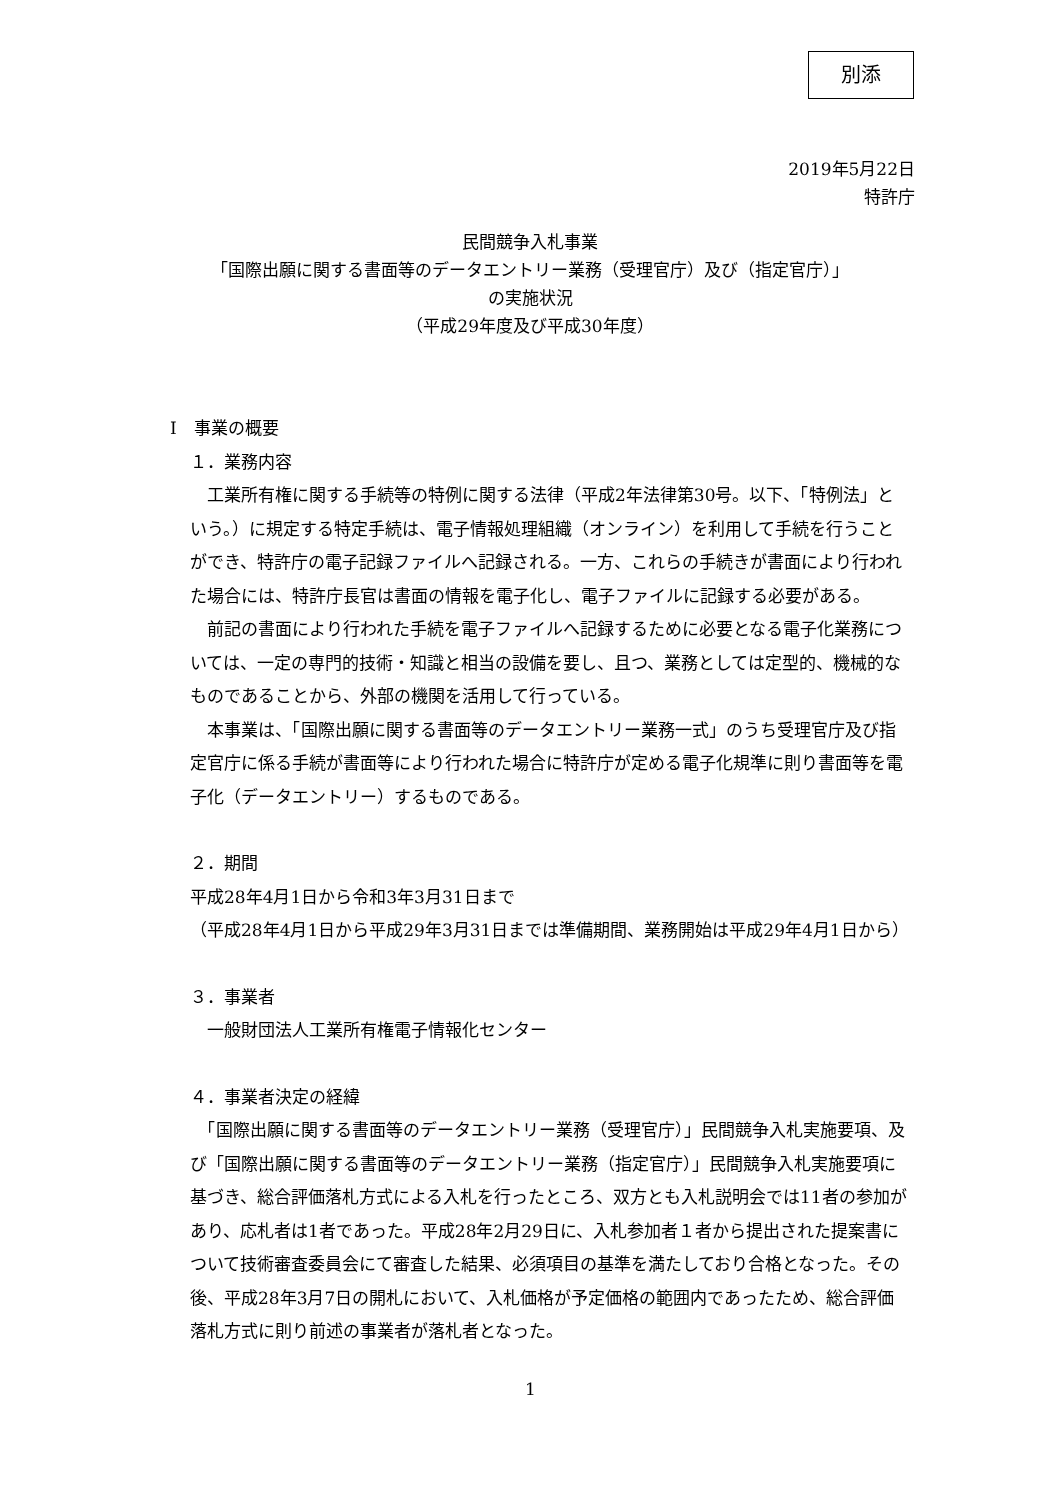別添
2019年5月22日
特許庁
民間競争入札事業
「国際出願に関する書面等のデータエントリー業務（受理官庁）及び（指定官庁）」
の実施状況
（平成29年度及び平成30年度）
Ⅰ　事業の概要
１．業務内容
　工業所有権に関する手続等の特例に関する法律（平成2年法律第30号。以下、「特例法」という。）に規定する特定手続は、電子情報処理組織（オンライン）を利用して手続を行うことができ、特許庁の電子記録ファイルへ記録される。一方、これらの手続きが書面により行われた場合には、特許庁長官は書面の情報を電子化し、電子ファイルに記録する必要がある。
　前記の書面により行われた手続を電子ファイルへ記録するために必要となる電子化業務については、一定の専門的技術・知識と相当の設備を要し、且つ、業務としては定型的、機械的なものであることから、外部の機関を活用して行っている。
　本事業は、「国際出願に関する書面等のデータエントリー業務一式」のうち受理官庁及び指定官庁に係る手続が書面等により行われた場合に特許庁が定める電子化規準に則り書面等を電子化（データエントリー）するものである。
２．期間
平成28年4月1日から令和3年3月31日まで
（平成28年4月1日から平成29年3月31日までは準備期間、業務開始は平成29年4月1日から）
３．事業者
　一般財団法人工業所有権電子情報化センター
４．事業者決定の経緯
　「国際出願に関する書面等のデータエントリー業務（受理官庁）」民間競争入札実施要項、及び「国際出願に関する書面等のデータエントリー業務（指定官庁）」民間競争入札実施要項に基づき、総合評価落札方式による入札を行ったところ、双方とも入札説明会では11者の参加があり、応札者は1者であった。平成28年2月29日に、入札参加者１者から提出された提案書について技術審査委員会にて審査した結果、必須項目の基準を満たしており合格となった。その後、平成28年3月7日の開札において、入札価格が予定価格の範囲内であったため、総合評価落札方式に則り前述の事業者が落札者となった。
1